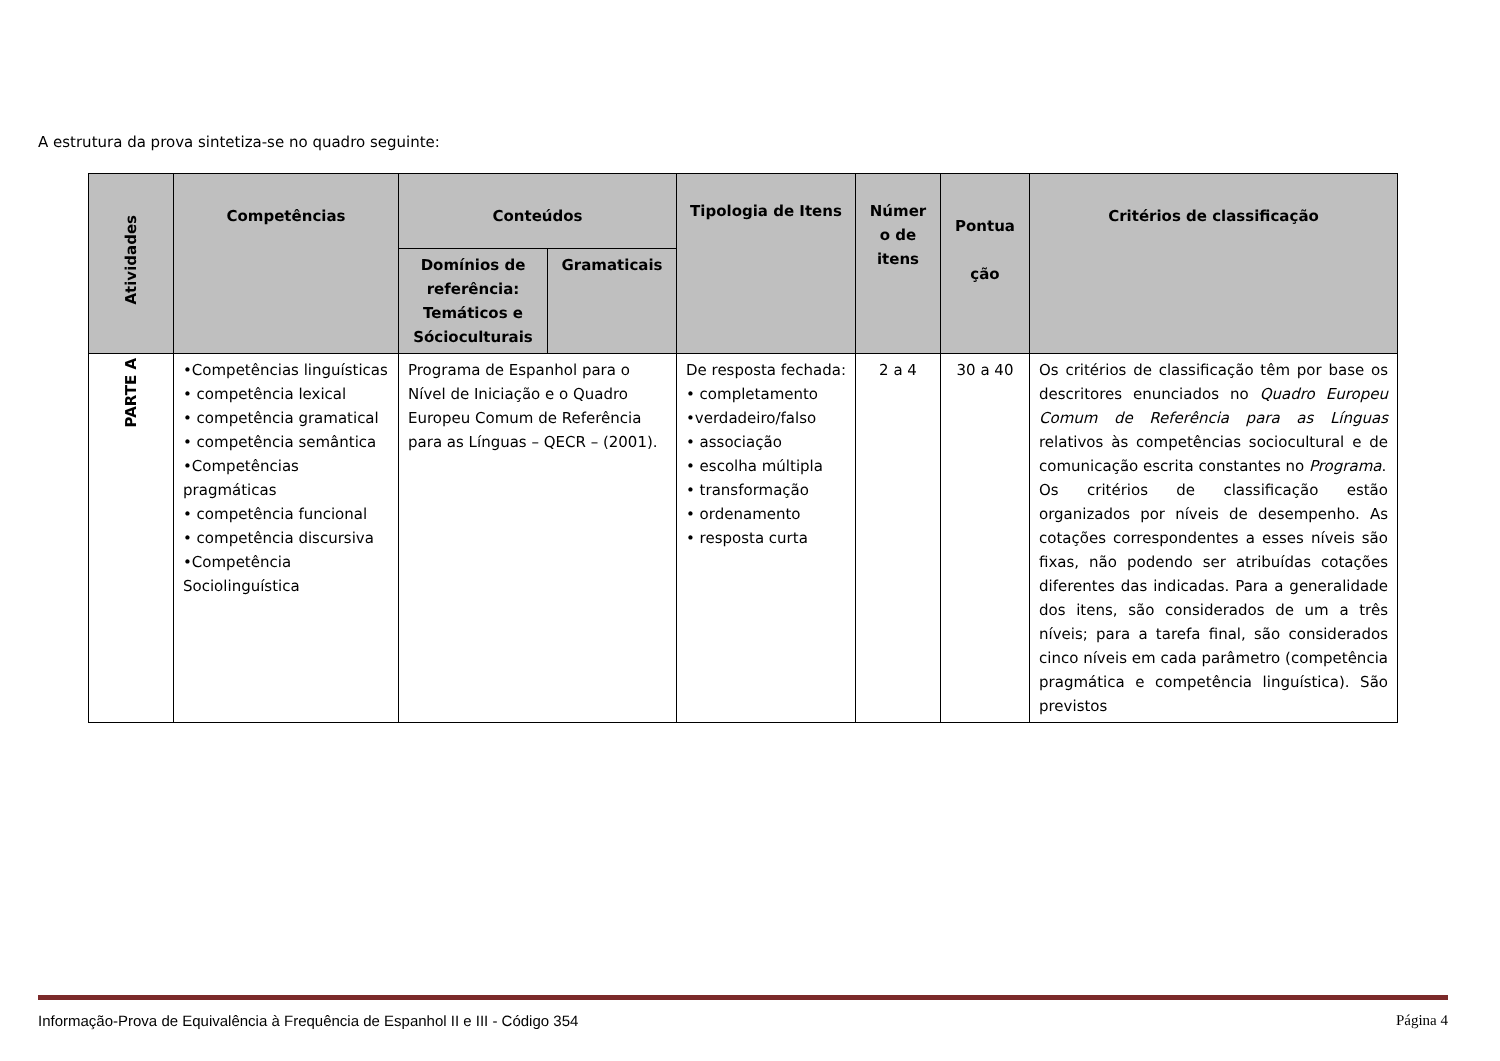A estrutura da prova sintetiza-se no quadro seguinte:
| Atividades | Competências | Conteúdos | | Tipologia de Itens | Númer o de itens | Pontua ção | Critérios de classificação |
| --- | --- | --- | --- | --- | --- | --- | --- |
| | | Domínios de referência: Temáticos e Sócioculturais | Gramaticais | | | | |
| PARTE A | •Competências linguísticas • competência lexical • competência gramatical • competência semântica •Competências pragmáticas • competência funcional • competência discursiva •Competência Sociolinguística | Programa de Espanhol para o Nível de Iniciação e o Quadro Europeu Comum de Referência para as Línguas – QECR – (2001). | | De resposta fechada: • completamento •verdadeiro/falso • associação • escolha múltipla • transformação • ordenamento • resposta curta | 2 a 4 | 30 a 40 | Os critérios de classificação têm por base os descritores enunciados no Quadro Europeu Comum de Referência para as Línguas relativos às competências sociocultural e de comunicação escrita constantes no Programa . Os critérios de classificação estão organizados por níveis de desempenho. As cotações correspondentes a esses níveis são fixas, não podendo ser atribuídas cotações diferentes das indicadas. Para a generalidade dos itens, são considerados de um a três níveis; para a tarefa final, são considerados cinco níveis em cada parâmetro (competência pragmática e competência linguística). São previstos |
Informação-Prova de Equivalência à Frequência de Espanhol II e III - Código 354 Página 4